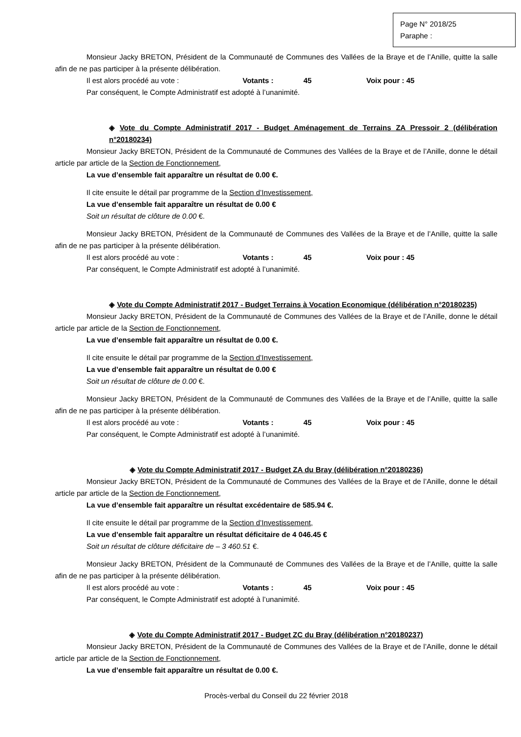Page N° 2018/25
Paraphe :
Monsieur Jacky BRETON, Président de la Communauté de Communes des Vallées de la Braye et de l’Anille, quitte la salle afin de ne pas participer à la présente délibération.
Il est alors procédé au vote : Votants : 45 Voix pour : 45
Par conséquent, le Compte Administratif est adopté à l’unanimité.
◈ Vote du Compte Administratif 2017 - Budget Aménagement de Terrains ZA Pressoir 2 (délibération n°20180234)
Monsieur Jacky BRETON, Président de la Communauté de Communes des Vallées de la Braye et de l’Anille, donne le détail article par article de la Section de Fonctionnement,
La vue d’ensemble fait apparaître un résultat de 0.00 €.
Il cite ensuite le détail par programme de la Section d’Investissement,
La vue d’ensemble fait apparaître un résultat de 0.00 €
Soit un résultat de clôture de 0.00 €.
Monsieur Jacky BRETON, Président de la Communauté de Communes des Vallées de la Braye et de l’Anille, quitte la salle afin de ne pas participer à la présente délibération.
Il est alors procédé au vote : Votants : 45 Voix pour : 45
Par conséquent, le Compte Administratif est adopté à l’unanimité.
◈ Vote du Compte Administratif 2017 - Budget Terrains à Vocation Economique (délibération n°20180235)
Monsieur Jacky BRETON, Président de la Communauté de Communes des Vallées de la Braye et de l’Anille, donne le détail article par article de la Section de Fonctionnement,
La vue d’ensemble fait apparaître un résultat de 0.00 €.
Il cite ensuite le détail par programme de la Section d’Investissement,
La vue d’ensemble fait apparaître un résultat de 0.00 €
Soit un résultat de clôture de 0.00 €.
Monsieur Jacky BRETON, Président de la Communauté de Communes des Vallées de la Braye et de l’Anille, quitte la salle afin de ne pas participer à la présente délibération.
Il est alors procédé au vote : Votants : 45 Voix pour : 45
Par conséquent, le Compte Administratif est adopté à l’unanimité.
◈ Vote du Compte Administratif 2017 - Budget ZA du Bray (délibération n°20180236)
Monsieur Jacky BRETON, Président de la Communauté de Communes des Vallées de la Braye et de l’Anille, donne le détail article par article de la Section de Fonctionnement,
La vue d’ensemble fait apparaître un résultat excédentaire de 585.94 €.
Il cite ensuite le détail par programme de la Section d’Investissement,
La vue d’ensemble fait apparaître un résultat déficitaire de 4 046.45 €
Soit un résultat de clôture déficitaire de – 3 460.51 €.
Monsieur Jacky BRETON, Président de la Communauté de Communes des Vallées de la Braye et de l’Anille, quitte la salle afin de ne pas participer à la présente délibération.
Il est alors procédé au vote : Votants : 45 Voix pour : 45
Par conséquent, le Compte Administratif est adopté à l’unanimité.
◈ Vote du Compte Administratif 2017 - Budget ZC du Bray (délibération n°20180237)
Monsieur Jacky BRETON, Président de la Communauté de Communes des Vallées de la Braye et de l’Anille, donne le détail article par article de la Section de Fonctionnement,
La vue d’ensemble fait apparaître un résultat de 0.00 €.
Procès-verbal du Conseil du 22 février 2018